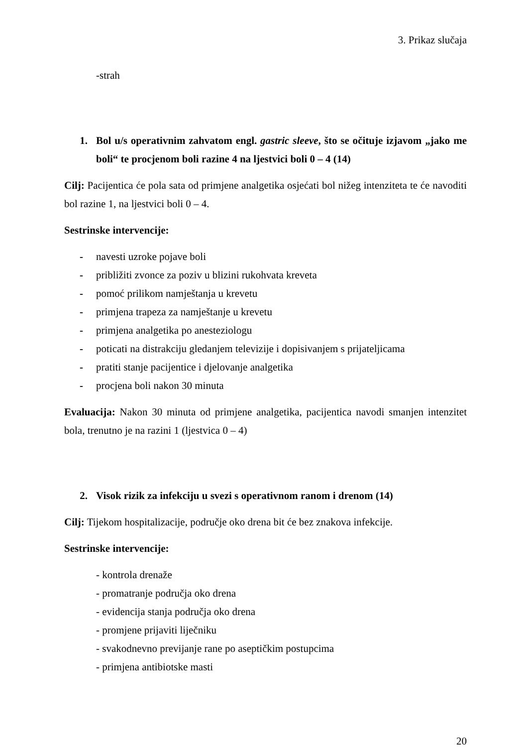3. Prikaz slučaja
-strah
1. Bol u/s operativnim zahvatom engl. gastric sleeve, što se očituje izjavom „jako me boli“ te procjenom boli razine 4 na ljestvici boli 0 – 4 (14)
Cilj: Pacijentica će pola sata od primjene analgetika osjećati bol nižeg intenziteta te će navoditi bol razine 1, na ljestvici boli 0 – 4.
Sestrinske intervencije:
- navesti uzroke pojave boli
- približiti zvonce za poziv u blizini rukohvata kreveta
- pomoć prilikom namještanja u krevetu
- primjena trapeza za namještanje u krevetu
- primjena analgetika po anesteziologu
- poticati na distrakciju gledanjem televizije i dopisivanjem s prijateljicama
- pratiti stanje pacijentice i djelovanje analgetika
- procjena boli nakon 30 minuta
Evaluacija: Nakon 30 minuta od primjene analgetika, pacijentica navodi smanjen intenzitet bola, trenutno je na razini 1 (ljestvica 0 – 4)
2. Visok rizik za infekciju u svezi s operativnom ranom i drenom (14)
Cilj: Tijekom hospitalizacije, područje oko drena bit će bez znakova infekcije.
Sestrinske intervencije:
- kontrola drenaže
- promatranje područja oko drena
- evidencija stanja područja oko drena
- promjene prijaviti liječniku
- svakodnevno previjanje rane po aseptičkim postupcima
- primjena antibiotske masti
20